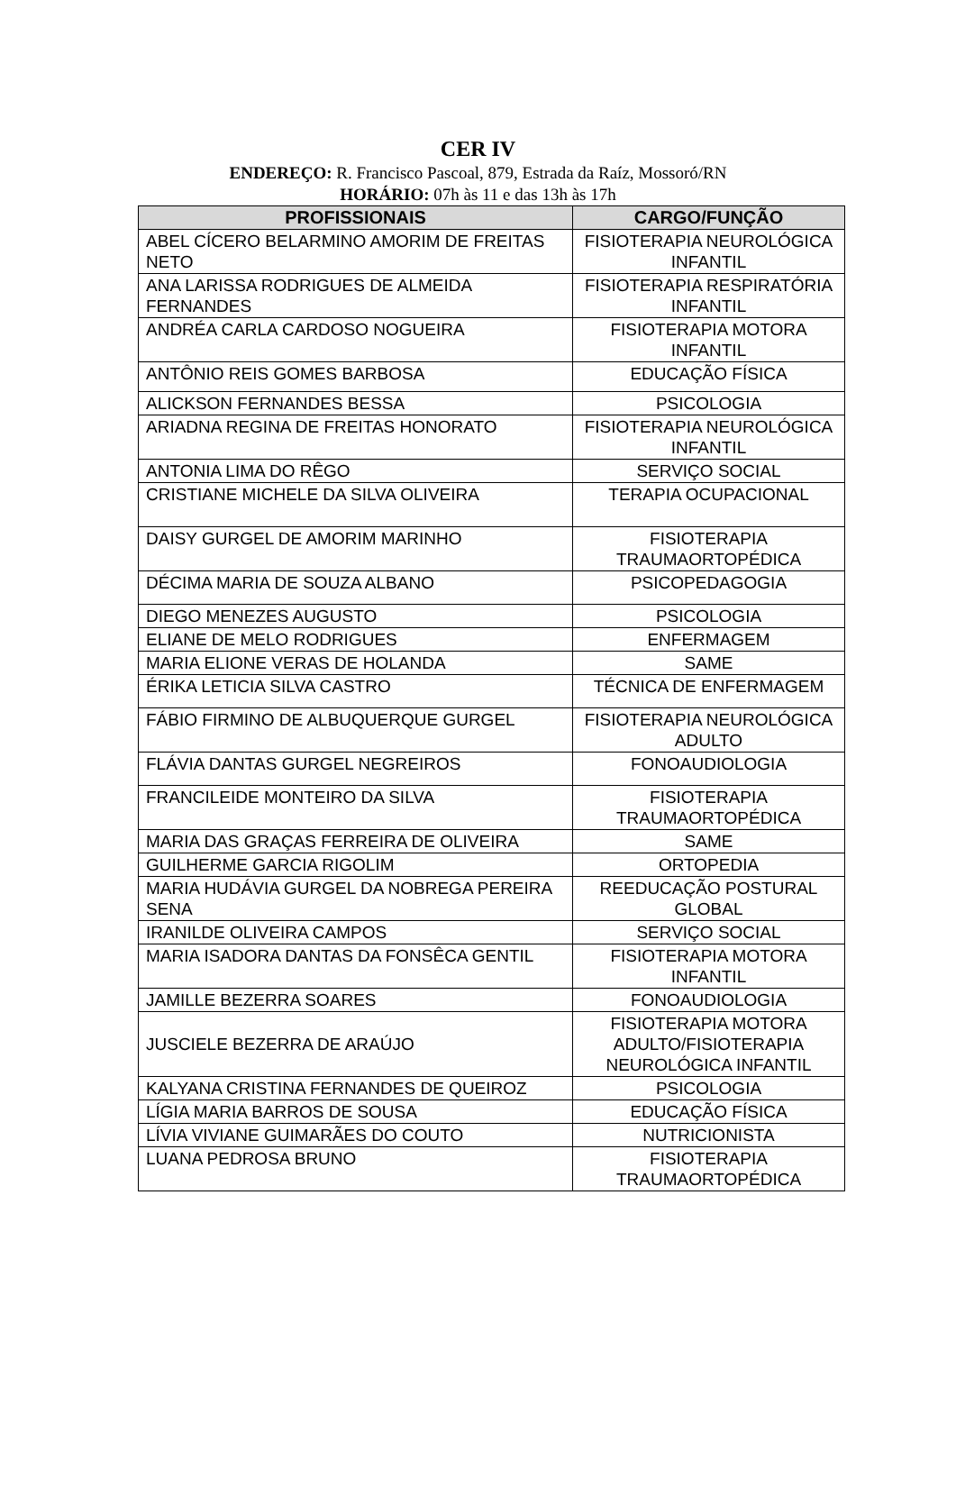CER IV
ENDEREÇO: R. Francisco Pascoal, 879, Estrada da Raíz, Mossoró/RN
HORÁRIO: 07h às 11 e das 13h às 17h
| PROFISSIONAIS | CARGO/FUNÇÃO |
| --- | --- |
| ABEL CÍCERO BELARMINO AMORIM DE FREITAS NETO | FISIOTERAPIA NEUROLÓGICA INFANTIL |
| ANA LARISSA RODRIGUES DE ALMEIDA FERNANDES | FISIOTERAPIA RESPIRATÓRIA INFANTIL |
| ANDRÉA CARLA CARDOSO NOGUEIRA | FISIOTERAPIA MOTORA INFANTIL |
| ANTÔNIO REIS GOMES BARBOSA | EDUCAÇÃO FÍSICA |
| ALICKSON FERNANDES BESSA | PSICOLOGIA |
| ARIADNA REGINA DE FREITAS HONORATO | FISIOTERAPIA NEUROLÓGICA INFANTIL |
| ANTONIA LIMA DO RÊGO | SERVIÇO SOCIAL |
| CRISTIANE MICHELE DA SILVA OLIVEIRA | TERAPIA OCUPACIONAL |
| DAISY GURGEL DE AMORIM MARINHO | FISIOTERAPIA TRAUMAORTOPÉDICA |
| DÉCIMA MARIA DE SOUZA ALBANO | PSICOPEDAGOGIA |
| DIEGO MENEZES AUGUSTO | PSICOLOGIA |
| ELIANE DE MELO RODRIGUES | ENFERMAGEM |
| MARIA ELIONE VERAS DE HOLANDA | SAME |
| ÉRIKA LETICIA SILVA CASTRO | TÉCNICA DE ENFERMAGEM |
| FÁBIO FIRMINO DE ALBUQUERQUE GURGEL | FISIOTERAPIA NEUROLÓGICA ADULTO |
| FLÁVIA DANTAS GURGEL NEGREIROS | FONOAUDIOLOGIA |
| FRANCILEIDE MONTEIRO DA SILVA | FISIOTERAPIA TRAUMAORTOPÉDICA |
| MARIA DAS GRAÇAS FERREIRA DE OLIVEIRA | SAME |
| GUILHERME GARCIA RIGOLIM | ORTOPEDIA |
| MARIA HUDÁVIA GURGEL DA NOBREGA PEREIRA SENA | REEDUCAÇÃO POSTURAL GLOBAL |
| IRANILDE OLIVEIRA CAMPOS | SERVIÇO SOCIAL |
| MARIA ISADORA DANTAS DA FONSÊCA GENTIL | FISIOTERAPIA MOTORA INFANTIL |
| JAMILLE BEZERRA SOARES | FONOAUDIOLOGIA |
| JUSCIELE BEZERRA DE ARAÚJO | FISIOTERAPIA MOTORA ADULTO/FISIOTERAPIA NEUROLÓGICA INFANTIL |
| KALYANA CRISTINA FERNANDES DE QUEIROZ | PSICOLOGIA |
| LÍGIA MARIA BARROS DE SOUSA | EDUCAÇÃO FÍSICA |
| LÍVIA VIVIANE GUIMARÃES DO COUTO | NUTRICIONISTA |
| LUANA PEDROSA BRUNO | FISIOTERAPIA TRAUMAORTOPÉDICA |